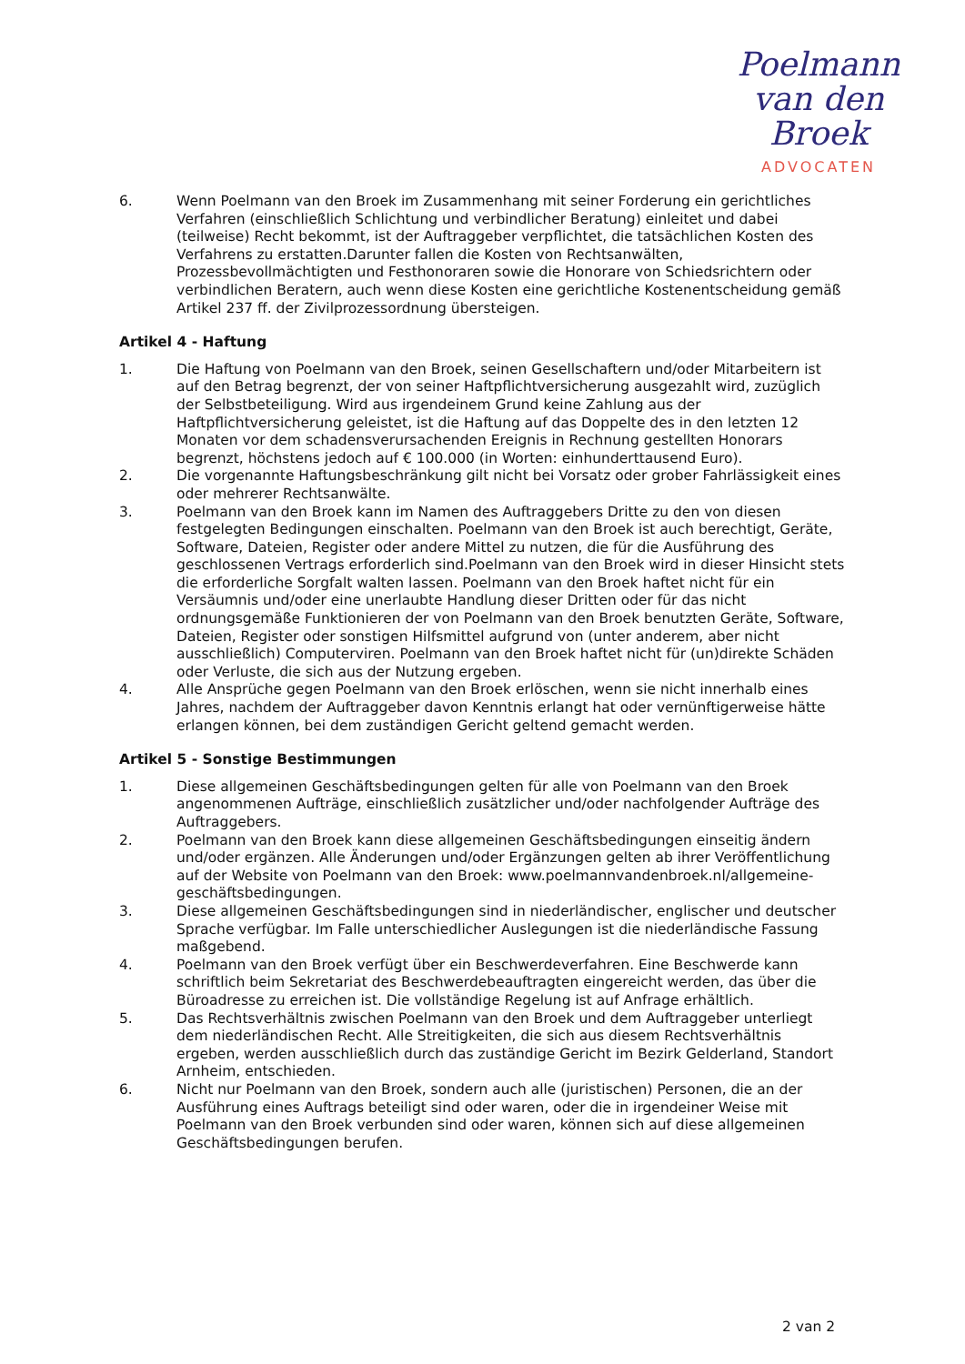Poelmann
van den Broek
ADVOCATEN
6. Wenn Poelmann van den Broek im Zusammenhang mit seiner Forderung ein gerichtliches Verfahren (einschließlich Schlichtung und verbindlicher Beratung) einleitet und dabei (teilweise) Recht bekommt, ist der Auftraggeber verpflichtet, die tatsächlichen Kosten des Verfahrens zu erstatten.Darunter fallen die Kosten von Rechtsanwälten, Prozessbevollmächtigten und Festhonoraren sowie die Honorare von Schiedsrichtern oder verbindlichen Beratern, auch wenn diese Kosten eine gerichtliche Kostenentscheidung gemäß Artikel 237 ff. der Zivilprozessordnung übersteigen.
Artikel 4 - Haftung
1. Die Haftung von Poelmann van den Broek, seinen Gesellschaftern und/oder Mitarbeitern ist auf den Betrag begrenzt, der von seiner Haftpflichtversicherung ausgezahlt wird, zuzüglich der Selbstbeteiligung. Wird aus irgendeinem Grund keine Zahlung aus der Haftpflichtversicherung geleistet, ist die Haftung auf das Doppelte des in den letzten 12 Monaten vor dem schadensverursachenden Ereignis in Rechnung gestellten Honorars begrenzt, höchstens jedoch auf € 100.000 (in Worten: einhunderttausend Euro).
2. Die vorgenannte Haftungsbeschränkung gilt nicht bei Vorsatz oder grober Fahrlässigkeit eines oder mehrerer Rechtsanwälte.
3. Poelmann van den Broek kann im Namen des Auftraggebers Dritte zu den von diesen festgelegten Bedingungen einschalten. Poelmann van den Broek ist auch berechtigt, Geräte, Software, Dateien, Register oder andere Mittel zu nutzen, die für die Ausführung des geschlossenen Vertrags erforderlich sind.Poelmann van den Broek wird in dieser Hinsicht stets die erforderliche Sorgfalt walten lassen. Poelmann van den Broek haftet nicht für ein Versäumnis und/oder eine unerlaubte Handlung dieser Dritten oder für das nicht ordnungsgemäße Funktionieren der von Poelmann van den Broek benutzten Geräte, Software, Dateien, Register oder sonstigen Hilfsmittel aufgrund von (unter anderem, aber nicht ausschließlich) Computerviren. Poelmann van den Broek haftet nicht für (un)direkte Schäden oder Verluste, die sich aus der Nutzung ergeben.
4. Alle Ansprüche gegen Poelmann van den Broek erlöschen, wenn sie nicht innerhalb eines Jahres, nachdem der Auftraggeber davon Kenntnis erlangt hat oder vernünftigerweise hätte erlangen können, bei dem zuständigen Gericht geltend gemacht werden.
Artikel 5 - Sonstige Bestimmungen
1. Diese allgemeinen Geschäftsbedingungen gelten für alle von Poelmann van den Broek angenommenen Aufträge, einschließlich zusätzlicher und/oder nachfolgender Aufträge des Auftraggebers.
2. Poelmann van den Broek kann diese allgemeinen Geschäftsbedingungen einseitig ändern und/oder ergänzen. Alle Änderungen und/oder Ergänzungen gelten ab ihrer Veröffentlichung auf der Website von Poelmann van den Broek: www.poelmannvandenbroek.nl/allgemeine-geschäftsbedingungen.
3. Diese allgemeinen Geschäftsbedingungen sind in niederländischer, englischer und deutscher Sprache verfügbar. Im Falle unterschiedlicher Auslegungen ist die niederländische Fassung maßgebend.
4. Poelmann van den Broek verfügt über ein Beschwerdeverfahren. Eine Beschwerde kann schriftlich beim Sekretariat des Beschwerdebeauftragten eingereicht werden, das über die Büroadresse zu erreichen ist. Die vollständige Regelung ist auf Anfrage erhältlich.
5. Das Rechtsverhältnis zwischen Poelmann van den Broek und dem Auftraggeber unterliegt dem niederländischen Recht. Alle Streitigkeiten, die sich aus diesem Rechtsverhältnis ergeben, werden ausschließlich durch das zuständige Gericht im Bezirk Gelderland, Standort Arnheim, entschieden.
6. Nicht nur Poelmann van den Broek, sondern auch alle (juristischen) Personen, die an der Ausführung eines Auftrags beteiligt sind oder waren, oder die in irgendeiner Weise mit Poelmann van den Broek verbunden sind oder waren, können sich auf diese allgemeinen Geschäftsbedingungen berufen.
2 van 2